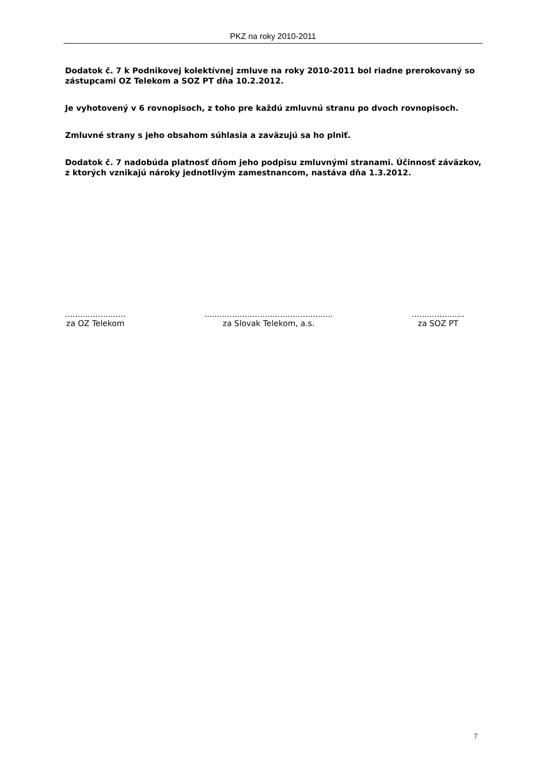PKZ na roky 2010-2011
Dodatok č. 7 k Podnikovej kolektívnej zmluve na roky 2010-2011 bol riadne prerokovaný so zástupcami OZ Telekom a SOZ PT dňa 10.2.2012.
Je vyhotovený v 6 rovnopisoch, z toho pre každú zmluvnú stranu po dvoch rovnopisoch.
Zmluvné strany s jeho obsahom súhlasia a zaväzujú sa ho plniť.
Dodatok č. 7 nadobúda platnosť dňom jeho podpisu zmluvnými stranami. Účinnosť záväzkov, z ktorých vznikajú nároky jednotlivým zamestnancom, nastáva dňa 1.3.2012.
........................
za OZ Telekom
...................................................
za Slovak Telekom, a.s.
.....................
za SOZ PT
7